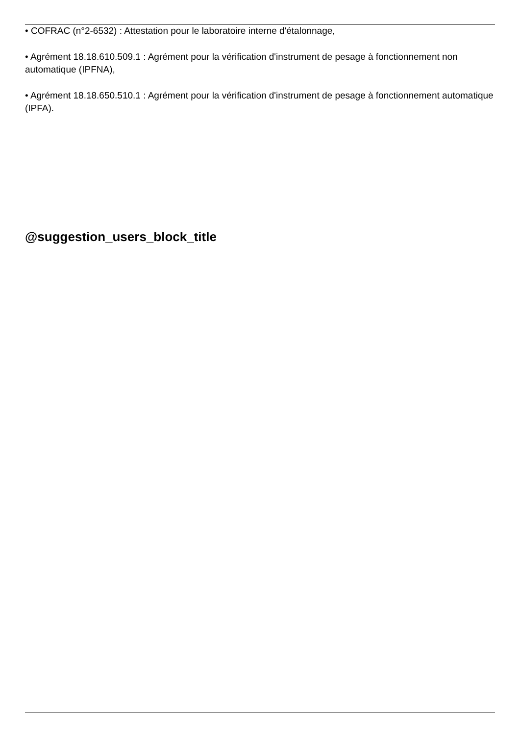• COFRAC (n°2-6532) : Attestation pour le laboratoire interne d'étalonnage,
• Agrément 18.18.610.509.1 : Agrément pour la vérification d'instrument de pesage à fonctionnement non automatique (IPFNA),
• Agrément 18.18.650.510.1 : Agrément pour la vérification d'instrument de pesage à fonctionnement automatique (IPFA).
@suggestion_users_block_title